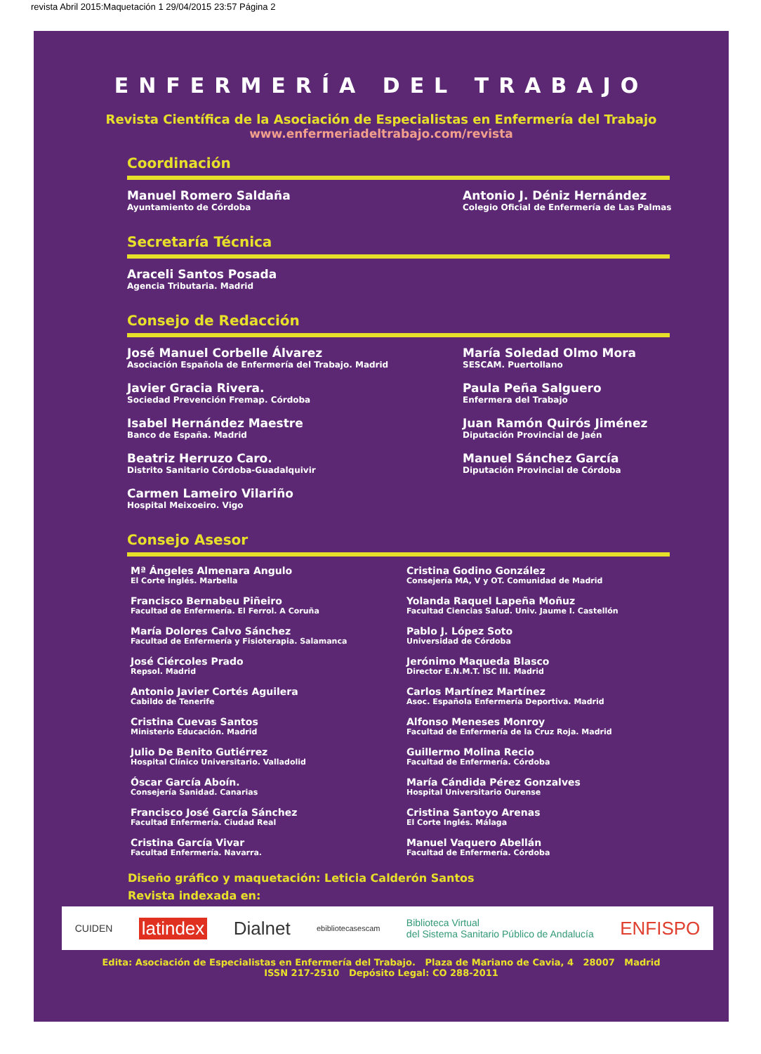revista Abril 2015:Maquetación 1 29/04/2015 23:57 Página 2
ENFERMERÍA DEL TRABAJO
Revista Científica de la Asociación de Especialistas en Enfermería del Trabajo
www.enfermeriadeltrabajo.com/revista
Coordinación
Manuel Romero Saldaña
Ayuntamiento de Córdoba
Antonio J. Déniz Hernández
Colegio Oficial de Enfermería de Las Palmas
Secretaría Técnica
Araceli Santos Posada
Agencia Tributaria. Madrid
Consejo de Redacción
José Manuel Corbelle Álvarez
Asociación Española de Enfermería del Trabajo. Madrid
María Soledad Olmo Mora
SESCAM. Puertollano
Javier Gracia Rivera.
Sociedad Prevención Fremap. Córdoba
Paula Peña Salguero
Enfermera del Trabajo
Isabel Hernández Maestre
Banco de España. Madrid
Juan Ramón Quirós Jiménez
Diputación Provincial de Jaén
Beatriz Herruzo Caro.
Distrito Sanitario Córdoba-Guadalquivir
Manuel Sánchez García
Diputación Provincial de Córdoba
Carmen Lameiro Vilariño
Hospital Meixoeiro. Vigo
Consejo Asesor
Mª Ángeles Almenara Angulo
El Corte Inglés. Marbella
Cristina Godino González
Consejería MA, V y OT. Comunidad de Madrid
Francisco Bernabeu Piñeiro
Facultad de Enfermería. El Ferrol. A Coruña
Yolanda Raquel Lapeña Moñuz
Facultad Ciencias Salud. Univ. Jaume I. Castellón
María Dolores Calvo Sánchez
Facultad de Enfermería y Fisioterapia. Salamanca
Pablo J. López Soto
Universidad de Córdoba
José Ciércoles Prado
Repsol. Madrid
Jerónimo Maqueda Blasco
Director E.N.M.T. ISC III. Madrid
Antonio Javier Cortés Aguilera
Cabildo de Tenerife
Carlos Martínez Martínez
Asoc. Española Enfermería Deportiva. Madrid
Cristina Cuevas Santos
Ministerio Educación. Madrid
Alfonso Meneses Monroy
Facultad de Enfermería de la Cruz Roja. Madrid
Julio De Benito Gutiérrez
Hospital Clínico Universitario. Valladolid
Guillermo Molina Recio
Facultad de Enfermería. Córdoba
Óscar García Aboín.
Consejería Sanidad. Canarias
María Cándida Pérez Gonzalves
Hospital Universitario Ourense
Francisco José García Sánchez
Facultad Enfermería. Ciudad Real
Cristina Santoyo Arenas
El Corte Inglés. Málaga
Cristina García Vivar
Facultad Enfermería. Navarra.
Manuel Vaquero Abellán
Facultad de Enfermería. Córdoba
Diseño gráfico y maquetación: Leticia Calderón Santos
Revista indexada en:
CUIDEN latindex Dialnet ebibliotecasescam Biblioteca Virtual
del Sistema Sanitario Público de Andalucía ENFISPO
Edita: Asociación de Especialistas en Enfermería del Trabajo. Plaza de Mariano de Cavia, 4 28007 Madrid
ISSN 217-2510 Depósito Legal: CO 288-2011